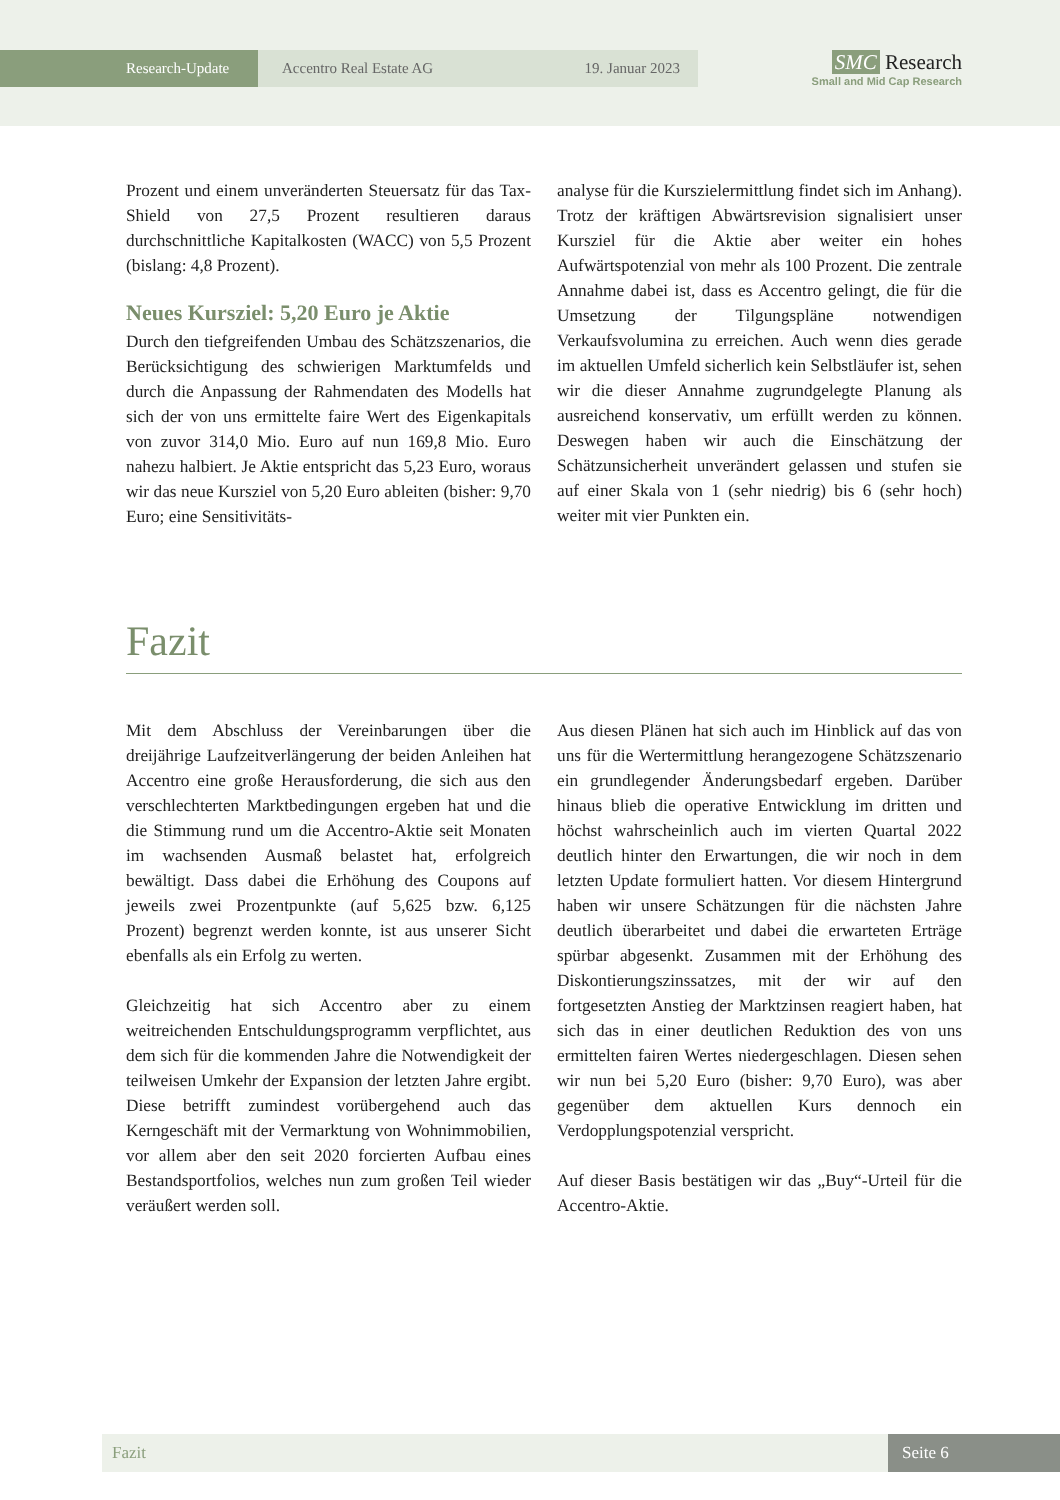Research-Update Accentro Real Estate AG 19. Januar 2023
SMC Research
Small and Mid Cap Research
Prozent und einem unveränderten Steuersatz für das Tax-Shield von 27,5 Prozent resultieren daraus durchschnittliche Kapitalkosten (WACC) von 5,5 Prozent (bislang: 4,8 Prozent).
Neues Kursziel: 5,20 Euro je Aktie
Durch den tiefgreifenden Umbau des Schätzszenarios, die Berücksichtigung des schwierigen Marktumfelds und durch die Anpassung der Rahmendaten des Modells hat sich der von uns ermittelte faire Wert des Eigenkapitals von zuvor 314,0 Mio. Euro auf nun 169,8 Mio. Euro nahezu halbiert. Je Aktie entspricht das 5,23 Euro, woraus wir das neue Kursziel von 5,20 Euro ableiten (bisher: 9,70 Euro; eine Sensitivitäts-
analyse für die Kurszielermittlung findet sich im Anhang). Trotz der kräftigen Abwärtsrevision signalisiert unser Kursziel für die Aktie aber weiter ein hohes Aufwärtspotenzial von mehr als 100 Prozent. Die zentrale Annahme dabei ist, dass es Accentro gelingt, die für die Umsetzung der Tilgungspläne notwendigen Verkaufsvolumina zu erreichen. Auch wenn dies gerade im aktuellen Umfeld sicherlich kein Selbstläufer ist, sehen wir die dieser Annahme zugrundgelegte Planung als ausreichend konservativ, um erfüllt werden zu können. Deswegen haben wir auch die Einschätzung der Schätzunsicherheit unverändert gelassen und stufen sie auf einer Skala von 1 (sehr niedrig) bis 6 (sehr hoch) weiter mit vier Punkten ein.
Fazit
Mit dem Abschluss der Vereinbarungen über die dreijährige Laufzeitverlängerung der beiden Anleihen hat Accentro eine große Herausforderung, die sich aus den verschlechterten Marktbedingungen ergeben hat und die die Stimmung rund um die Accentro-Aktie seit Monaten im wachsenden Ausmaß belastet hat, erfolgreich bewältigt. Dass dabei die Erhöhung des Coupons auf jeweils zwei Prozentpunkte (auf 5,625 bzw. 6,125 Prozent) begrenzt werden konnte, ist aus unserer Sicht ebenfalls als ein Erfolg zu werten.
Gleichzeitig hat sich Accentro aber zu einem weitreichenden Entschuldungsprogramm verpflichtet, aus dem sich für die kommenden Jahre die Notwendigkeit der teilweisen Umkehr der Expansion der letzten Jahre ergibt. Diese betrifft zumindest vorübergehend auch das Kerngeschäft mit der Vermarktung von Wohnimmobilien, vor allem aber den seit 2020 forcierten Aufbau eines Bestandsportfolios, welches nun zum großen Teil wieder veräußert werden soll.
Aus diesen Plänen hat sich auch im Hinblick auf das von uns für die Wertermittlung herangezogene Schätzszenario ein grundlegender Änderungsbedarf ergeben. Darüber hinaus blieb die operative Entwicklung im dritten und höchst wahrscheinlich auch im vierten Quartal 2022 deutlich hinter den Erwartungen, die wir noch in dem letzten Update formuliert hatten. Vor diesem Hintergrund haben wir unsere Schätzungen für die nächsten Jahre deutlich überarbeitet und dabei die erwarteten Erträge spürbar abgesenkt. Zusammen mit der Erhöhung des Diskontierungszinssatzes, mit der wir auf den fortgesetzten Anstieg der Marktzinsen reagiert haben, hat sich das in einer deutlichen Reduktion des von uns ermittelten fairen Wertes niedergeschlagen. Diesen sehen wir nun bei 5,20 Euro (bisher: 9,70 Euro), was aber gegenüber dem aktuellen Kurs dennoch ein Verdopplungspotenzial verspricht.
Auf dieser Basis bestätigen wir das „Buy“-Urteil für die Accentro-Aktie.
Fazit Seite 6